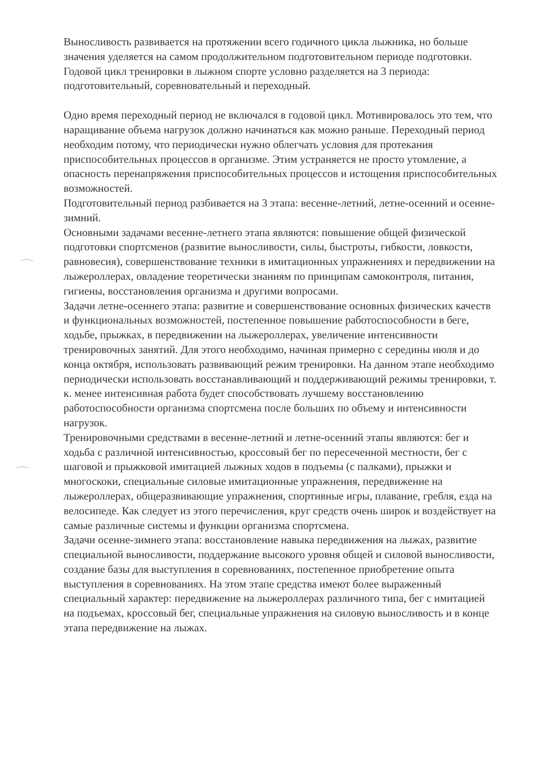Выносливость развивается на протяжении всего годичного цикла лыжника, но больше значения уделяется на самом продолжительном подготовительном периоде подготовки. Годовой цикл тренировки в лыжном спорте условно разделяется на 3 периода: подготовительный, соревновательный и переходный.
Одно время переходный период не включался в годовой цикл. Мотивировалось это тем, что наращивание объема нагрузок должно начинаться как можно раньше. Переходный период необходим потому, что периодически нужно облегчать условия для протекания приспособительных процессов в организме. Этим устраняется не просто утомление, а опасность перенапряжения приспособительных процессов и истощения приспособительных возможностей.
Подготовительный период разбивается на 3 этапа: весенне-летний, летне-осенний и осенне-зимний.
Основными задачами весенне-летнего этапа являются: повышение общей физической подготовки спортсменов (развитие выносливости, силы, быстроты, гибкости, ловкости, равновесия), совершенствование техники в имитационных упражнениях и передвижении на лыжероллерах, овладение теоретически знаниям по принципам самоконтроля, питания, гигиены, восстановления организма и другими вопросами.
Задачи летне-осеннего этапа: развитие и совершенствование основных физических качеств и функциональных возможностей, постепенное повышение работоспособности в беге, ходьбе, прыжках, в передвижении на лыжероллерах, увеличение интенсивности тренировочных занятий. Для этого необходимо, начиная примерно с середины июля и до конца октября, использовать развивающий режим тренировки. На данном этапе необходимо периодически использовать восстанавливающий и поддерживающий режимы тренировки, т. к. менее интенсивная работа будет способствовать лучшему восстановлению работоспособности организма спортсмена после больших по объему и интенсивности нагрузок.
Тренировочными средствами в весенне-летний и летне-осенний этапы являются: бег и ходьба с различной интенсивностью, кроссовый бег по пересеченной местности, бег с шаговой и прыжковой имитацией лыжных ходов в подъемы (с палками), прыжки и многоскоки, специальные силовые имитационные упражнения, передвижение на лыжероллерах, общеразвивающие упражнения, спортивные игры, плавание, гребля, езда на велосипеде. Как следует из этого перечисления, круг средств очень широк и воздействует на самые различные системы и функции организма спортсмена.
Задачи осенне-зимнего этапа: восстановление навыка передвижения на лыжах, развитие специальной выносливости, поддержание высокого уровня общей и силовой выносливости, создание базы для выступления в соревнованиях, постепенное приобретение опыта выступления в соревнованиях. На этом этапе средства имеют более выраженный специальный характер: передвижение на лыжероллерах различного типа, бег с имитацией на подъемах, кроссовый бег, специальные упражнения на силовую выносливость и в конце этапа передвижение на лыжах.